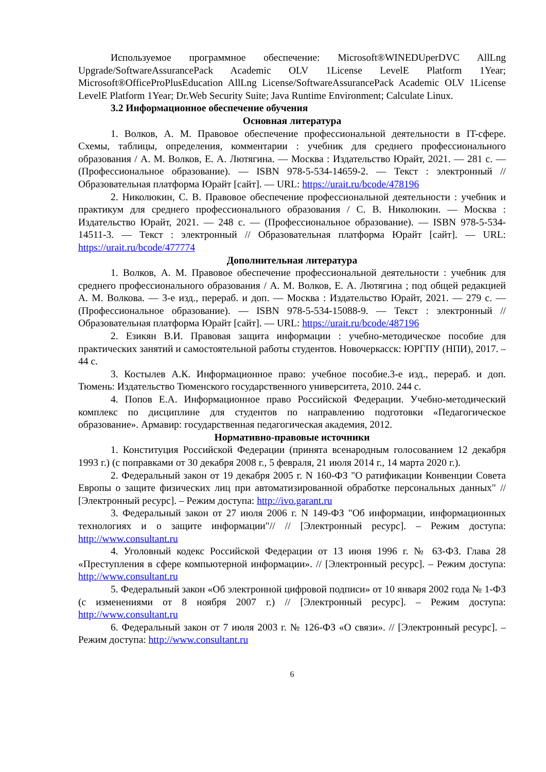Используемое программное обеспечение: Microsoft®WINEDUperDVC AllLng Upgrade/SoftwareAssurancePack Academic OLV 1License LevelE Platform 1Year; Microsoft®OfficeProPlusEducation AllLng License/SoftwareAssurancePack Academic OLV 1License LevelE Platform 1Year; Dr.Web Security Suite; Java Runtime Environment; Calculate Linux.
3.2 Информационное обеспечение обучения
Основная литература
1. Волков, А. М. Правовое обеспечение профессиональной деятельности в IT-сфере. Схемы, таблицы, определения, комментарии : учебник для среднего профессионального образования / А. М. Волков, Е. А. Лютягина. — Москва : Издательство Юрайт, 2021. — 281 с. — (Профессиональное образование). — ISBN 978-5-534-14659-2. — Текст : электронный // Образовательная платформа Юрайт [сайт]. — URL: https://urait.ru/bcode/478196
2. Николюкин, С. В. Правовое обеспечение профессиональной деятельности : учебник и практикум для среднего профессионального образования / С. В. Николюкин. — Москва : Издательство Юрайт, 2021. — 248 с. — (Профессиональное образование). — ISBN 978-5-534-14511-3. — Текст : электронный // Образовательная платформа Юрайт [сайт]. — URL: https://urait.ru/bcode/477774
Дополнительная литература
1. Волков, А. М. Правовое обеспечение профессиональной деятельности : учебник для среднего профессионального образования / А. М. Волков, Е. А. Лютягина ; под общей редакцией А. М. Волкова. — 3-е изд., перераб. и доп. — Москва : Издательство Юрайт, 2021. — 279 с. — (Профессиональное образование). — ISBN 978-5-534-15088-9. — Текст : электронный // Образовательная платформа Юрайт [сайт]. — URL: https://urait.ru/bcode/487196
2. Езикян В.И. Правовая защита информации : учебно-методическое пособие для практических занятий и самостоятельной работы студентов. Новочеркасск: ЮРГПУ (НПИ), 2017. – 44 с.
3. Костылев А.К. Информационное право: учебное пособие.3-е изд., перераб. и доп. Тюмень: Издательство Тюменского государственного университета, 2010. 244 с.
4. Попов Е.А. Информационное право Российской Федерации. Учебно-методический комплекс по дисциплине для студентов по направлению подготовки «Педагогическое образование». Армавир: государственная педагогическая академия, 2012.
Нормативно-правовые источники
1. Конституция Российской Федерации (принята всенародным голосованием 12 декабря 1993 г.) (с поправками от 30 декабря 2008 г., 5 февраля, 21 июля 2014 г., 14 марта 2020 г.).
2. Федеральный закон от 19 декабря 2005 г. N 160-ФЗ "О ратификации Конвенции Совета Европы о защите физических лиц при автоматизированной обработке персональных данных" // [Электронный ресурс]. – Режим доступа: http://ivo.garant.ru
3. Федеральный закон от 27 июля 2006 г. N 149-ФЗ "Об информации, информационных технологиях и о защите информации"// // [Электронный ресурс]. – Режим доступа: http://www.consultant.ru
4. Уголовный кодекс Российской Федерации от 13 июня 1996 г. № 63-ФЗ. Глава 28 «Преступления в сфере компьютерной информации». // [Электронный ресурс]. – Режим доступа: http://www.consultant.ru
5. Федеральный закон «Об электронной цифровой подписи» от 10 января 2002 года № 1-ФЗ (с изменениями от 8 ноября 2007 г.) // [Электронный ресурс]. – Режим доступа: http://www.consultant.ru
6. Федеральный закон от 7 июля 2003 г. № 126-ФЗ «О связи». // [Электронный ресурс]. – Режим доступа: http://www.consultant.ru
6